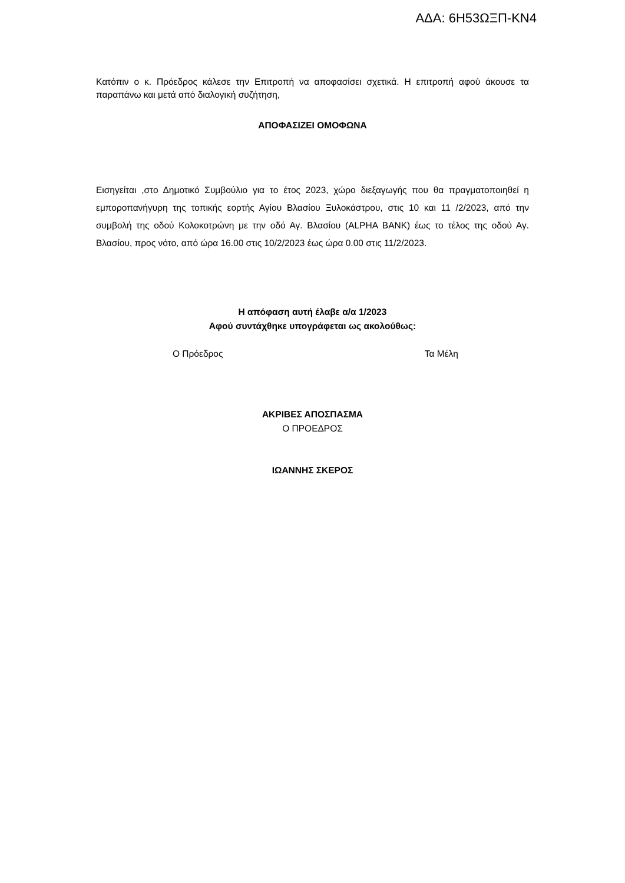ΑΔΑ: 6Η53ΩΞΠ-ΚΝ4
Κατόπιν ο κ. Πρόεδρος κάλεσε την Επιτροπή να αποφασίσει σχετικά. Η επιτροπή αφού άκουσε τα παραπάνω και μετά από διαλογική συζήτηση,
ΑΠΟΦΑΣΙΖΕΙ ΟΜΟΦΩΝΑ
Εισηγείται ,στο Δημοτικό Συμβούλιο για το έτος 2023, χώρο διεξαγωγής που θα πραγματοποιηθεί η εμποροπανήγυρη της τοπικής εορτής Αγίου Βλασίου Ξυλοκάστρου, στις 10 και 11 /2/2023, από την συμβολή της οδού Κολοκοτρώνη με την οδό Αγ. Βλασίου (ALPHA BANK) έως το τέλος της οδού Αγ. Βλασίου, προς νότο, από ώρα 16.00 στις 10/2/2023 έως ώρα 0.00 στις 11/2/2023.
Η απόφαση αυτή έλαβε α/α 1/2023
Αφού συντάχθηκε υπογράφεται ως ακολούθως:
Ο Πρόεδρος Τα Μέλη
ΑΚΡΙΒΕΣ ΑΠΟΣΠΑΣΜΑ
Ο ΠΡΟΕΔΡΟΣ
ΙΩΑΝΝΗΣ ΣΚΕΡΟΣ